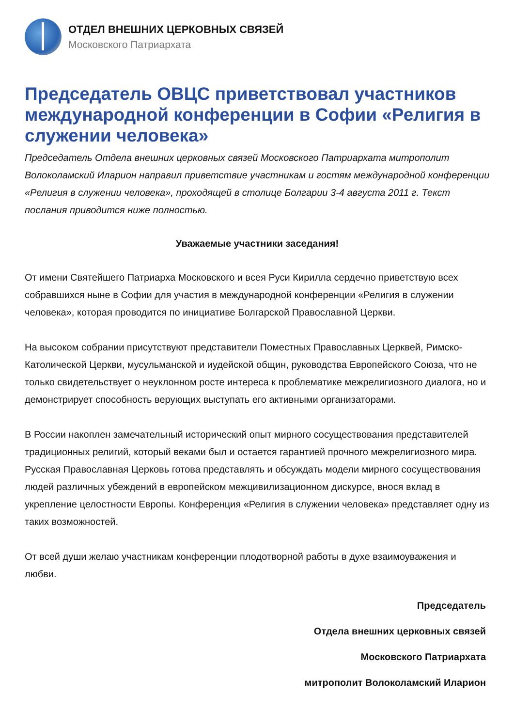ОТДЕЛ ВНЕШНИХ ЦЕРКОВНЫХ СВЯЗЕЙ
Московского Патриархата
Председатель ОВЦС приветствовал участников международной конференции в Софии «Религия в служении человека»
Председатель Отдела внешних церковных связей Московского Патриархата митрополит Волоколамский Иларион направил приветствие участникам и гостям международной конференции «Религия в служении человека», проходящей в столице Болгарии 3-4 августа 2011 г. Текст послания приводится ниже полностью.
Уважаемые участники заседания!
От имени Святейшего Патриарха Московского и всея Руси Кирилла сердечно приветствую всех собравшихся ныне в Софии для участия в международной конференции «Религия в служении человека», которая проводится по инициативе Болгарской Православной Церкви.
На высоком собрании присутствуют представители Поместных Православных Церквей, Римско-Католической Церкви, мусульманской и иудейской общин, руководства Европейского Союза, что не только свидетельствует о неуклонном росте интереса к проблематике межрелигиозного диалога, но и демонстрирует способность верующих выступать его активными организаторами.
В России накоплен замечательный исторический опыт мирного сосуществования представителей традиционных религий, который веками был и остается гарантией прочного межрелигиозного мира. Русская Православная Церковь готова представлять и обсуждать модели мирного сосуществования людей различных убеждений в европейском межцивилизационном дискурсе, внося вклад в укрепление целостности Европы. Конференция «Религия в служении человека» представляет одну из таких возможностей.
От всей души желаю участникам конференции плодотворной работы в духе взаимоуважения и любви.
Председатель
Отдела внешних церковных связей
Московского Патриархата
митрополит Волоколамский Иларион